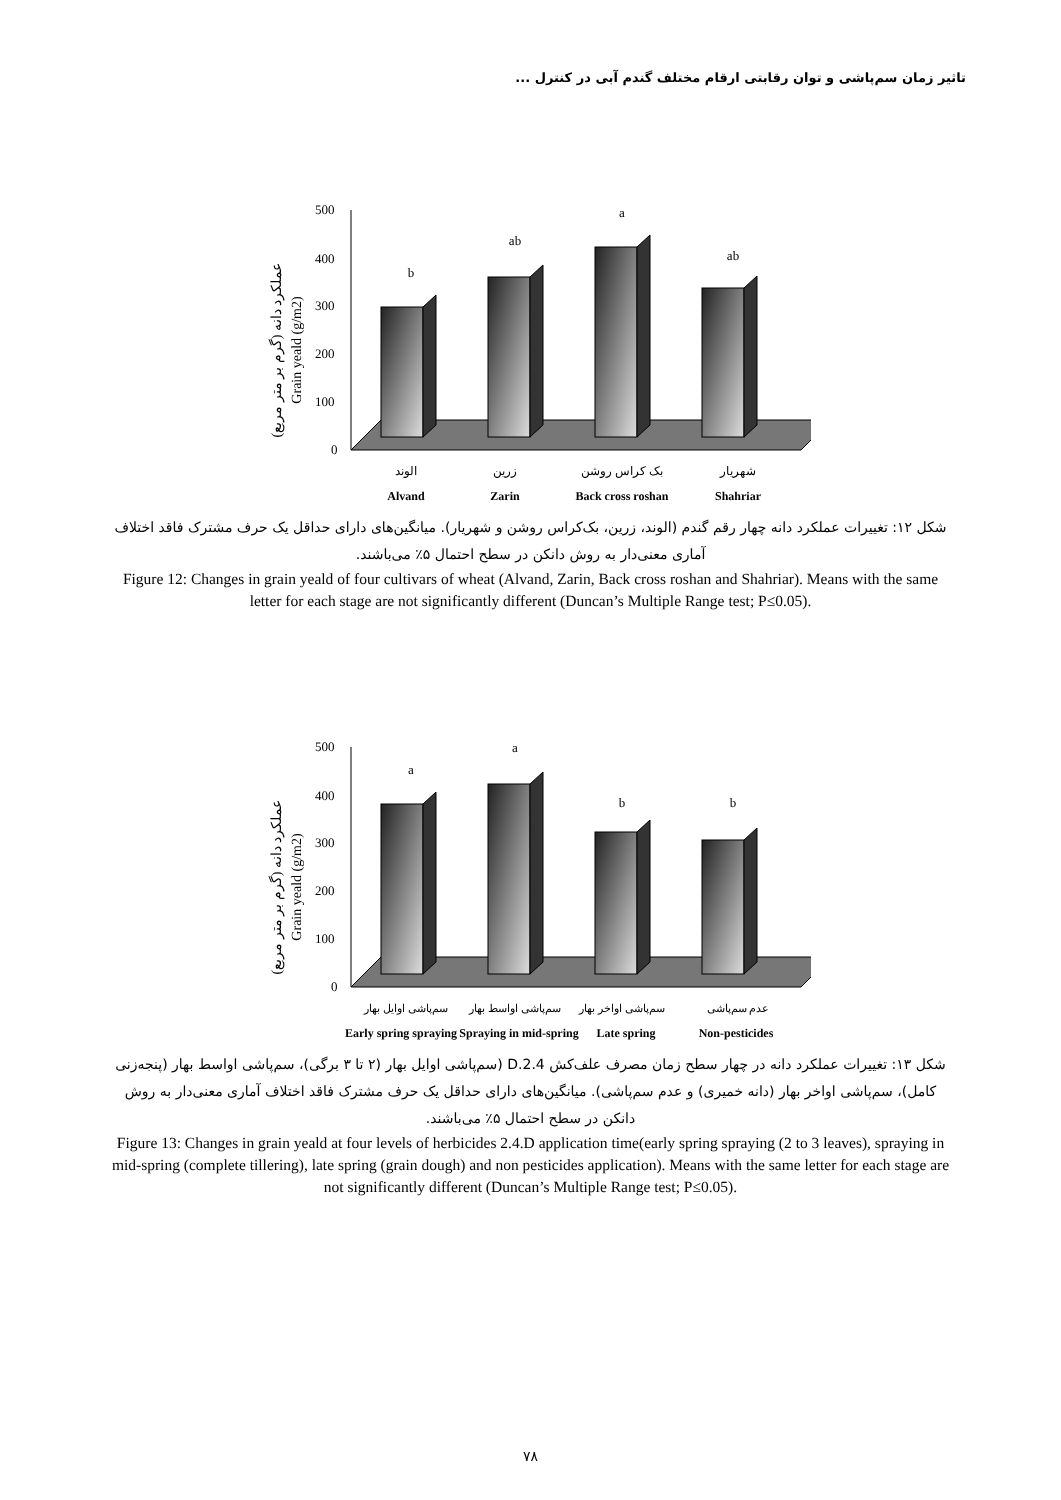تاثیر زمان سم‌پاشی و توان رقابتی ارقام مختلف گندم آبی در کنترل ...
عملکرد دانه (گرم بر متر مربع)
Grain yeald (g/m2)
500
400
300
200
100
0
b
ab
a
ab
الوند
زرین
بک کراس روشن
شهریار
Alvand
Zarin
Back cross roshan
Shahriar
شکل ۱۲: تغییرات عملکرد دانه چهار رقم گندم (الوند، زرین، بک‌کراس روشن و شهریار). میانگین‌های دارای حداقل یک حرف مشترک فاقد اختلاف آماری معنی‌دار به روش دانکن در سطح احتمال ۵٪ می‌باشند.
Figure 12: Changes in grain yeald of four cultivars of wheat (Alvand, Zarin, Back cross roshan and Shahriar). Means with the same letter for each stage are not significantly different (Duncan’s Multiple Range test; P≤0.05).
عملکرد دانه (گرم بر متر مربع)
Grain yeald (g/m2)
500
400
300
200
100
0
a
a
b
b
سم‌پاشی اوایل بهار
سم‌پاشی اواسط بهار
سم‌پاشی اواخر بهار
عدم سم‌پاشی
Early spring spraying
Spraying in mid-spring
Late spring
Non-pesticides
شکل ۱۳: تغییرات عملکرد دانه در چهار سطح زمان مصرف علف‌کش 2.4.D (سم‌پاشی اوایل بهار (۲ تا ۳ برگی)، سم‌پاشی اواسط بهار (پنجه‌زنی کامل)، سم‌پاشی اواخر بهار (دانه خمیری) و عدم سم‌پاشی). میانگین‌های دارای حداقل یک حرف مشترک فاقد اختلاف آماری معنی‌دار به روش دانکن در سطح احتمال ۵٪ می‌باشند.
Figure 13: Changes in grain yeald at four levels of herbicides 2.4.D application time(early spring spraying (2 to 3 leaves), spraying in mid-spring (complete tillering), late spring (grain dough) and non pesticides application). Means with the same letter for each stage are not significantly different (Duncan’s Multiple Range test; P≤0.05).
۷۸